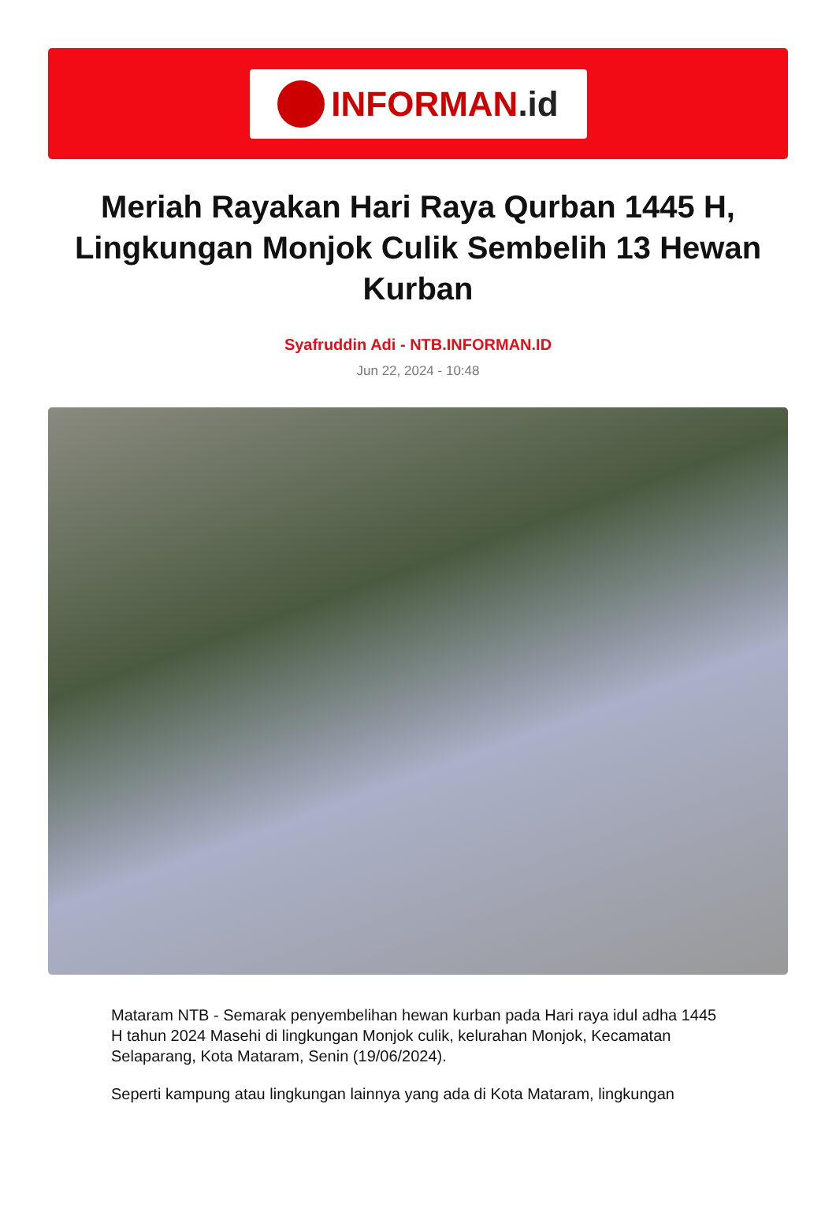INFORMAN.id
Meriah Rayakan Hari Raya Qurban 1445 H, Lingkungan Monjok Culik Sembelih 13 Hewan Kurban
Syafruddin Adi - NTB.INFORMAN.ID
Jun 22, 2024 - 10:48
Mataram NTB - Semarak penyembelihan hewan kurban pada Hari raya idul adha 1445 H tahun 2024 Masehi di lingkungan Monjok culik, kelurahan Monjok, Kecamatan Selaparang, Kota Mataram, Senin (19/06/2024).
Seperti kampung atau lingkungan lainnya yang ada di Kota Mataram, lingkungan